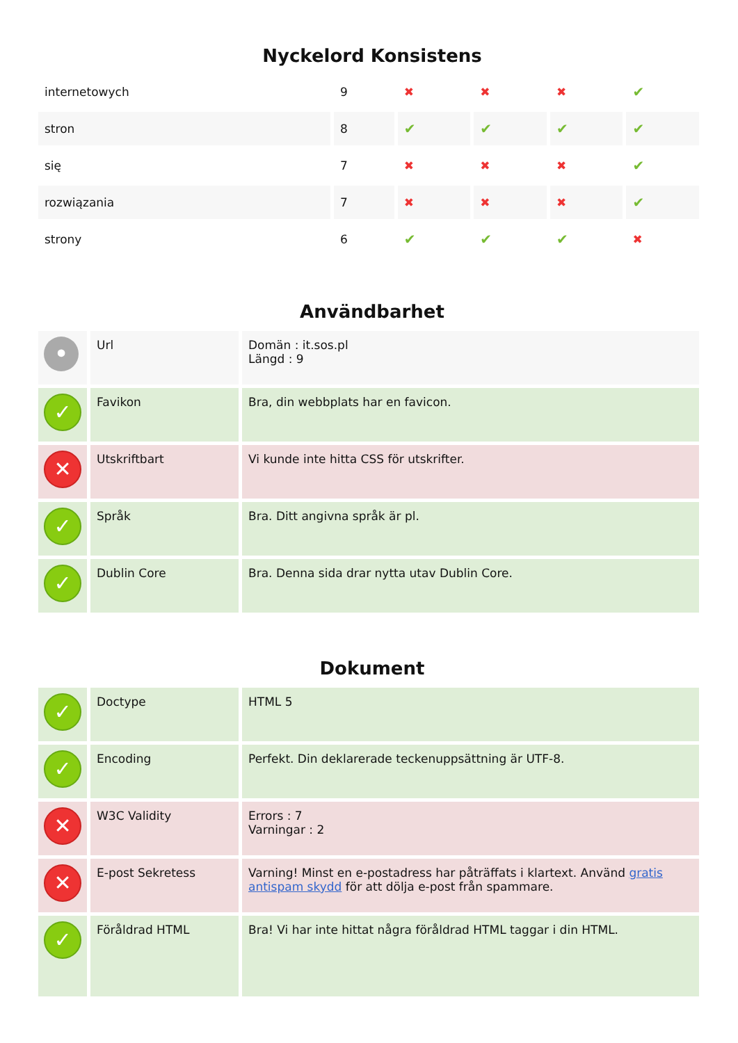Nyckelord Konsistens
| internetowych | 9 | ✖ | ✖ | ✖ | ✔ |
| stron | 8 | ✔ | ✔ | ✔ | ✔ |
| się | 7 | ✖ | ✖ | ✖ | ✔ |
| rozwiązania | 7 | ✖ | ✖ | ✖ | ✔ |
| strony | 6 | ✔ | ✔ | ✔ | ✖ |
Användbarhet
| • | Url | Domän : it.sos.pl Längd : 9 |
| ✓ | Favikon | Bra, din webbplats har en favicon. |
| ✕ | Utskriftbart | Vi kunde inte hitta CSS för utskrifter. |
| ✓ | Språk | Bra. Ditt angivna språk är pl. |
| ✓ | Dublin Core | Bra. Denna sida drar nytta utav Dublin Core. |
Dokument
| ✓ | Doctype | HTML 5 |
| ✓ | Encoding | Perfekt. Din deklarerade teckenuppsättning är UTF-8. |
| ✕ | W3C Validity | Errors : 7 Varningar : 2 |
| ✕ | E-post Sekretess | Varning! Minst en e-postadress har påträffats i klartext. Använd gratis antispam skydd för att dölja e-post från spammare. |
| ✓ | Föråldrad HTML | Bra! Vi har inte hittat några föråldrad HTML taggar i din HTML. |